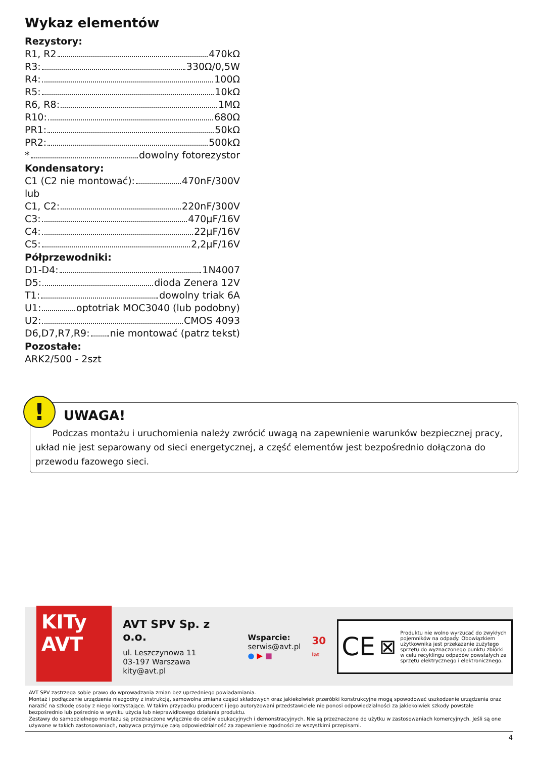Wykaz elementów
Rezystory:
R1, R2 470kΩ
R3: 330Ω/0,5W
R4: 100Ω
R5: 10kΩ
R6, R8: 1MΩ
R10: 680Ω
PR1: 50kΩ
PR2: 500kΩ
* dowolny fotorezystor
Kondensatory:
C1 (C2 nie montować): 470nF/300V
lub
C1, C2: 220nF/300V
C3: 470μF/16V
C4: 22μF/16V
C5: 2,2μF/16V
Półprzewodniki:
D1-D4: 1N4007
D5: dioda Zenera 12V
T1: dowolny triak 6A
U1: optotriak MOC3040 (lub podobny)
U2: CMOS 4093
D6,D7,R7,R9: nie montować (patrz tekst)
Pozostałe:
ARK2/500 - 2szt
!
UWAGA!
Podczas montażu i uruchomienia należy zwrócić uwagą na zapewnienie warunków bezpiecznej pracy, układ nie jest separowany od sieci energetycznej, a część elementów jest bezpośrednio dołączona do przewodu fazowego sieci.
KITy
AVT
AVT SPV Sp. z o.o.
ul. Leszczynowa 11
03-197 Warszawa
kity@avt.pl
Wsparcie:
serwis@avt.pl
● ▶ ■
30
lat
CE ⊠ Produktu nie wolno wyrzucać do zwykłych pojemników na odpady. Obowiązkiem użytkownika jest przekazanie zużytego sprzętu do wyznaczonego punktu zbiórki w celu recyklingu odpadów powstałych ze sprzętu elektrycznego i elektronicznego.
AVT SPV zastrzega sobie prawo do wprowadzania zmian bez uprzedniego powiadamiania.
Montaż i podłączenie urządzenia niezgodny z instrukcją, samowolna zmiana części składowych oraz jakiekolwiek przeróbki konstrukcyjne mogą spowodować uszkodzenie urządzenia oraz narazić na szkodę osoby z niego korzystające. W takim przypadku producent i jego autoryzowani przedstawiciele nie ponosi odpowiedzialności za jakiekolwiek szkody powstałe bezpośrednio lub pośrednio w wyniku użycia lub nieprawidłowego działania produktu.
Zestawy do samodzielnego montażu są przeznaczone wyłącznie do celów edukacyjnych i demonstracyjnych. Nie są przeznaczone do użytku w zastosowaniach komercyjnych. Jeśli są one używane w takich zastosowaniach, nabywca przyjmuje całą odpowiedzialność za zapewnienie zgodności ze wszystkimi przepisami.
4